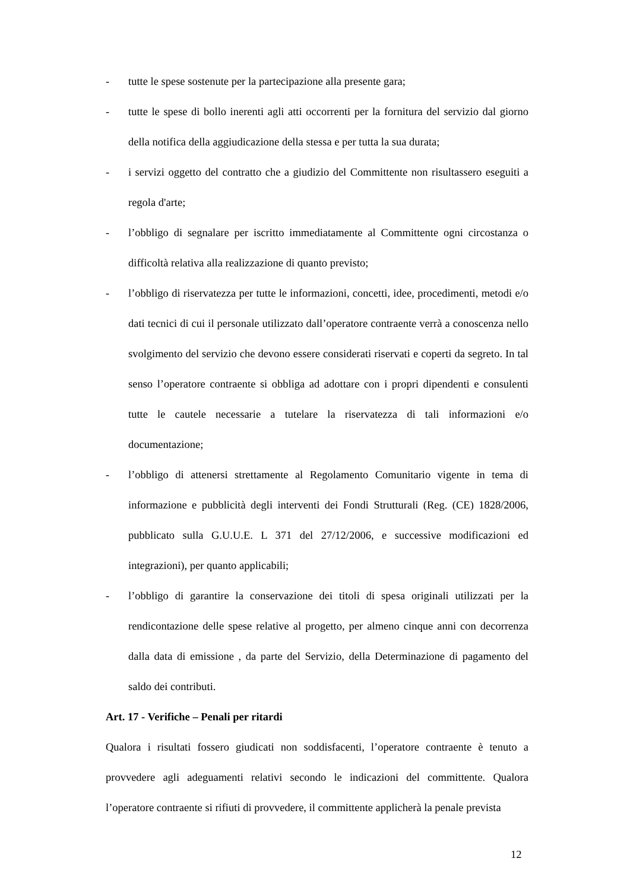- tutte le spese sostenute per la partecipazione alla presente gara;
- tutte le spese di bollo inerenti agli atti occorrenti per la fornitura del servizio dal giorno della notifica della aggiudicazione della stessa e per tutta la sua durata;
- i servizi oggetto del contratto che a giudizio del Committente non risultassero eseguiti a regola d'arte;
- l’obbligo di segnalare per iscritto immediatamente al Committente ogni circostanza o difficoltà relativa alla realizzazione di quanto previsto;
- l’obbligo di riservatezza per tutte le informazioni, concetti, idee, procedimenti, metodi e/o dati tecnici di cui il personale utilizzato dall’operatore contraente verrà a conoscenza nello svolgimento del servizio che devono essere considerati riservati e coperti da segreto. In tal senso l’operatore contraente si obbliga ad adottare con i propri dipendenti e consulenti tutte le cautele necessarie a tutelare la riservatezza di tali informazioni e/o documentazione;
- l’obbligo di attenersi strettamente al Regolamento Comunitario vigente in tema di informazione e pubblicità degli interventi dei Fondi Strutturali (Reg. (CE) 1828/2006, pubblicato sulla G.U.U.E. L 371 del 27/12/2006, e successive modificazioni ed integrazioni), per quanto applicabili;
- l’obbligo di garantire la conservazione dei titoli di spesa originali utilizzati per la rendicontazione delle spese relative al progetto, per almeno cinque anni con decorrenza dalla data di emissione , da parte del Servizio, della Determinazione di pagamento del saldo dei contributi.
Art. 17 - Verifiche – Penali per ritardi
Qualora i risultati fossero giudicati non soddisfacenti, l’operatore contraente è tenuto a provvedere agli adeguamenti relativi secondo le indicazioni del committente. Qualora l’operatore contraente si rifiuti di provvedere, il committente applicherà la penale prevista
12